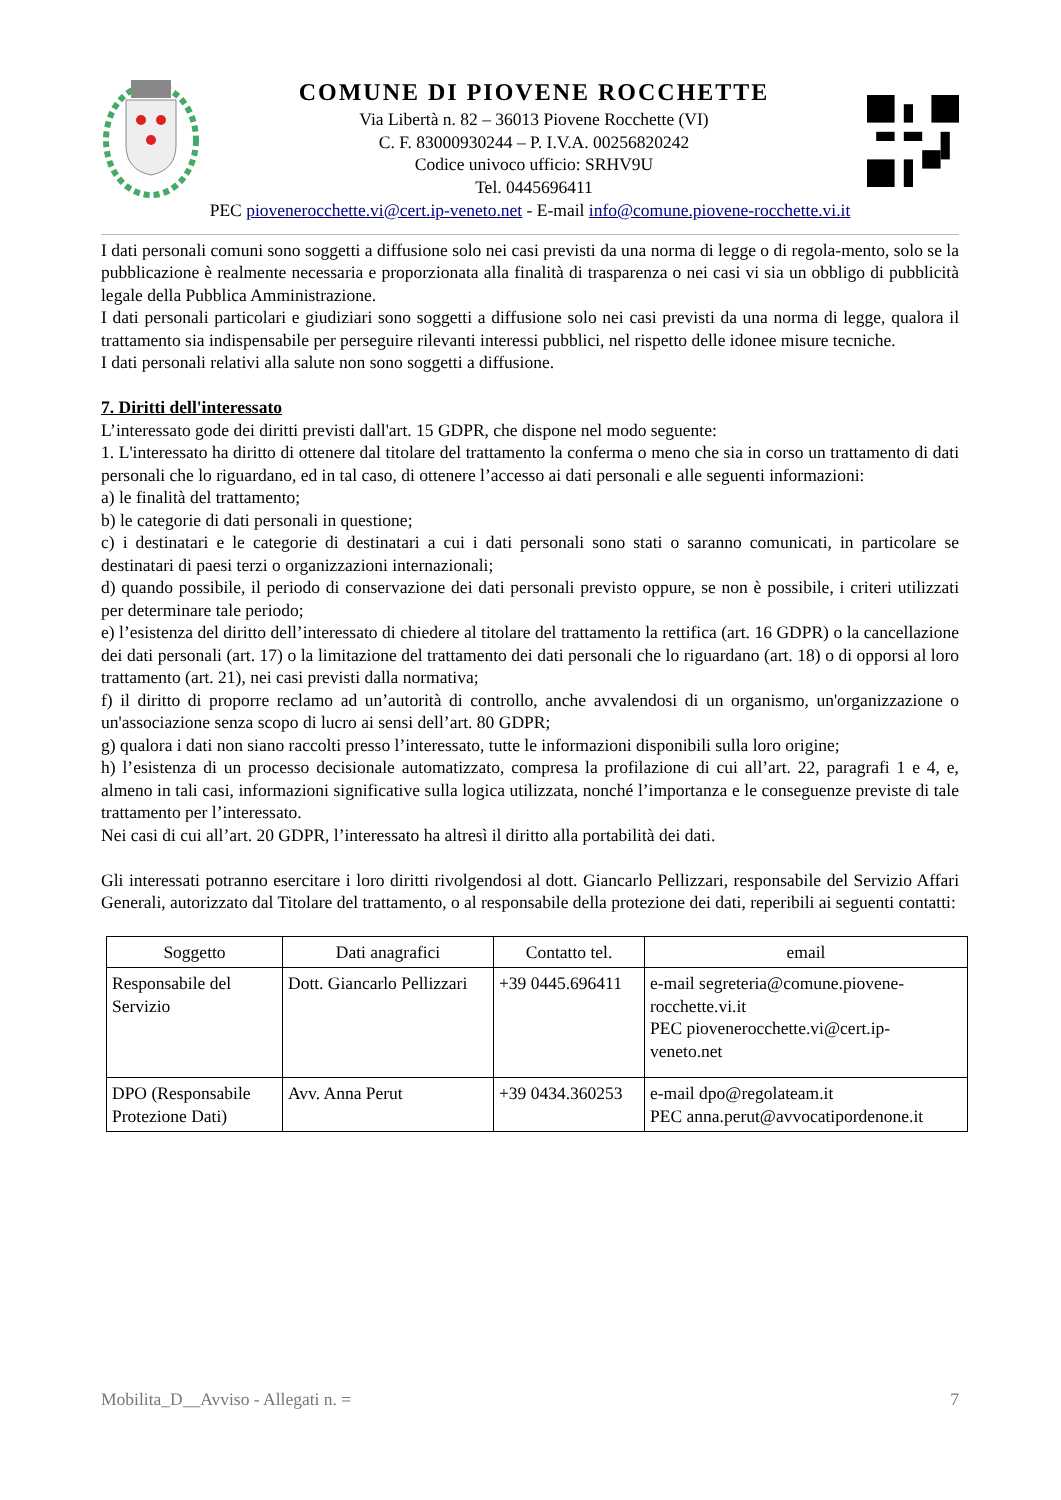COMUNE DI PIOVENE ROCCHETTE
Via Libertà n. 82 – 36013 Piovene Rocchette (VI)
C. F. 83000930244 – P. I.V.A. 00256820242
Codice univoco ufficio: SRHV9U
Tel. 0445696411
PEC piovenerocchette.vi@cert.ip-veneto.net - E-mail info@comune.piovene-rocchette.vi.it
I dati personali comuni sono soggetti a diffusione solo nei casi previsti da una norma di legge o di regola-mento, solo se la pubblicazione è realmente necessaria e proporzionata alla finalità di trasparenza o nei casi vi sia un obbligo di pubblicità legale della Pubblica Amministrazione.
I dati personali particolari e giudiziari sono soggetti a diffusione solo nei casi previsti da una norma di legge, qualora il trattamento sia indispensabile per perseguire rilevanti interessi pubblici, nel rispetto delle idonee misure tecniche.
I dati personali relativi alla salute non sono soggetti a diffusione.
7. Diritti dell'interessato
L’interessato gode dei diritti previsti dall'art. 15 GDPR, che dispone nel modo seguente:
1. L'interessato ha diritto di ottenere dal titolare del trattamento la conferma o meno che sia in corso un trattamento di dati personali che lo riguardano, ed in tal caso, di ottenere l’accesso ai dati personali e alle seguenti informazioni:
a) le finalità del trattamento;
b) le categorie di dati personali in questione;
c) i destinatari e le categorie di destinatari a cui i dati personali sono stati o saranno comunicati, in particolare se destinatari di paesi terzi o organizzazioni internazionali;
d) quando possibile, il periodo di conservazione dei dati personali previsto oppure, se non è possibile, i criteri utilizzati per determinare tale periodo;
e) l’esistenza del diritto dell’interessato di chiedere al titolare del trattamento la rettifica (art. 16 GDPR) o la cancellazione dei dati personali (art. 17) o la limitazione del trattamento dei dati personali che lo riguardano (art. 18) o di opporsi al loro trattamento (art. 21), nei casi previsti dalla normativa;
f) il diritto di proporre reclamo ad un’autorità di controllo, anche avvalendosi di un organismo, un'organizzazione o un'associazione senza scopo di lucro ai sensi dell’art. 80 GDPR;
g) qualora i dati non siano raccolti presso l’interessato, tutte le informazioni disponibili sulla loro origine;
h) l’esistenza di un processo decisionale automatizzato, compresa la profilazione di cui all’art. 22, paragrafi 1 e 4, e, almeno in tali casi, informazioni significative sulla logica utilizzata, nonché l’importanza e le conseguenze previste di tale trattamento per l’interessato.
Nei casi di cui all’art. 20 GDPR, l’interessato ha altresì il diritto alla portabilità dei dati.
Gli interessati potranno esercitare i loro diritti rivolgendosi al dott. Giancarlo Pellizzari, responsabile del Servizio Affari Generali, autorizzato dal Titolare del trattamento, o al responsabile della protezione dei dati, reperibili ai seguenti contatti:
| Soggetto | Dati anagrafici | Contatto tel. | email |
| --- | --- | --- | --- |
| Responsabile del Servizio | Dott. Giancarlo Pellizzari | +39 0445.696411 | e-mail segreteria@comune.piovene-rocchette.vi.it PEC piovenerocchette.vi@cert.ip-veneto.net |
| DPO (Responsabile Protezione Dati) | Avv. Anna Perut | +39 0434.360253 | e-mail dpo@regolateam.it PEC anna.perut@avvocatipordenone.it |
Mobilita_D__Avviso - Allegati n. = 7